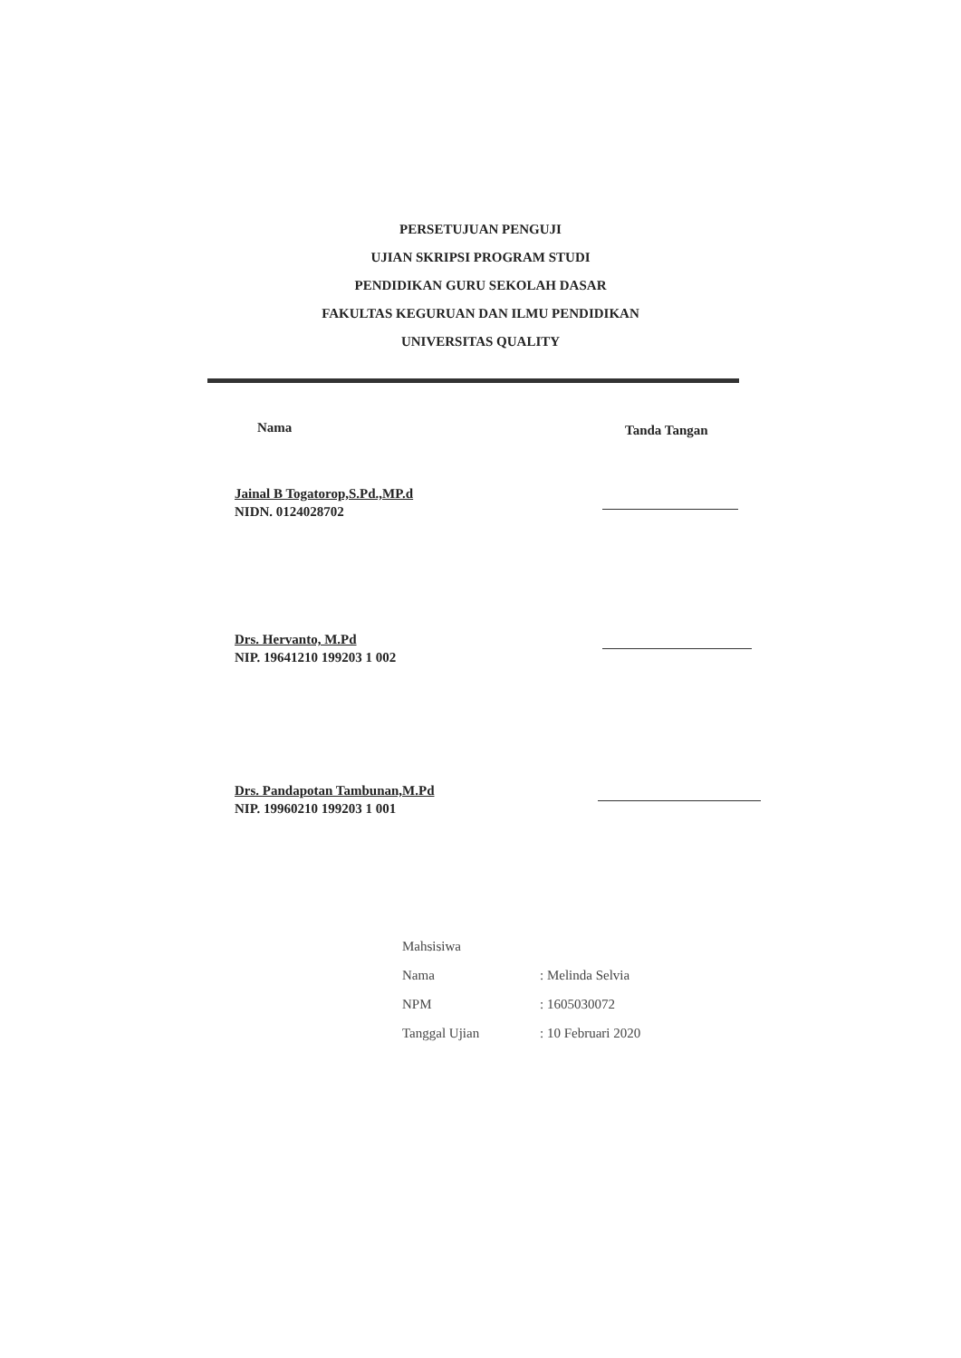PERSETUJUAN PENGUJI
UJIAN SKRIPSI PROGRAM STUDI
PENDIDIKAN GURU SEKOLAH DASAR
FAKULTAS KEGURUAN DAN ILMU PENDIDIKAN
UNIVERSITAS QUALITY
Nama Tanda Tangan
Jainal B Togatorop,S.Pd.,MP.d
NIDN. 0124028702
Drs. Hervanto, M.Pd
NIP. 19641210 199203 1 002
Drs. Pandapotan Tambunan,M.Pd
NIP. 19960210 199203 1 001
| Mahsisiwa | |
| Nama | : Melinda Selvia |
| NPM | : 1605030072 |
| Tanggal Ujian | : 10 Februari 2020 |